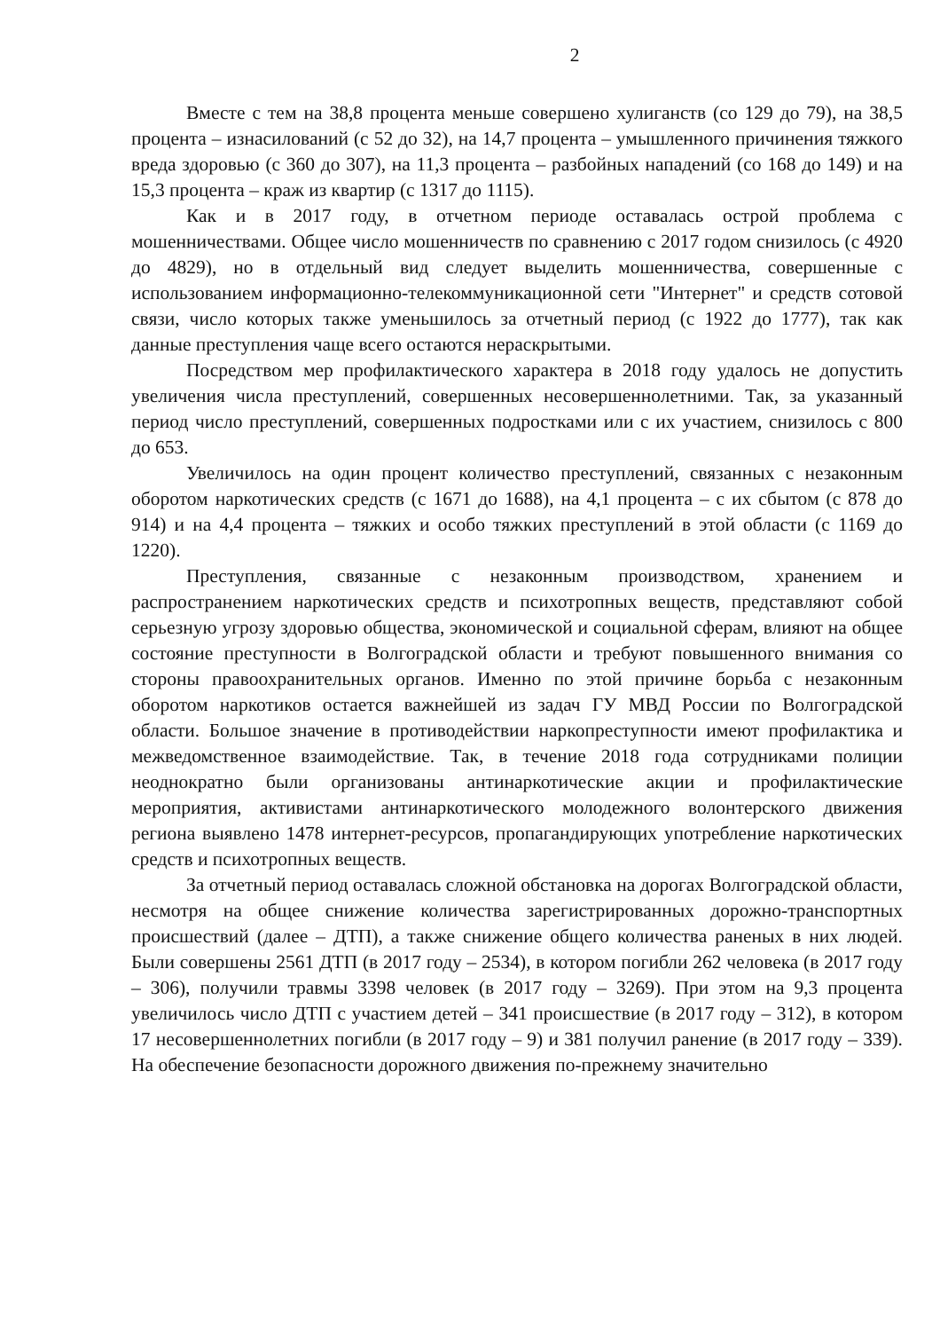2
Вместе с тем на 38,8 процента меньше совершено хулиганств (со 129 до 79), на 38,5 процента – изнасилований (с 52 до 32), на 14,7 процента – умышленного причинения тяжкого вреда здоровью (с 360 до 307), на 11,3 процента – разбойных нападений (со 168 до 149) и на 15,3 процента – краж из квартир (с 1317 до 1115).
Как и в 2017 году, в отчетном периоде оставалась острой проблема с мошенничествами. Общее число мошенничеств по сравнению с 2017 годом снизилось (с 4920 до 4829), но в отдельный вид следует выделить мошенничества, совершенные с использованием информационно-телекоммуникационной сети "Интернет" и средств сотовой связи, число которых также уменьшилось за отчетный период (с 1922 до 1777), так как данные преступления чаще всего остаются нераскрытыми.
Посредством мер профилактического характера в 2018 году удалось не допустить увеличения числа преступлений, совершенных несовершеннолетними. Так, за указанный период число преступлений, совершенных подростками или с их участием, снизилось с 800 до 653.
Увеличилось на один процент количество преступлений, связанных с незаконным оборотом наркотических средств (с 1671 до 1688), на 4,1 процента – с их сбытом (с 878 до 914) и на 4,4 процента – тяжких и особо тяжких преступлений в этой области (с 1169 до 1220).
Преступления, связанные с незаконным производством, хранением и распространением наркотических средств и психотропных веществ, представляют собой серьезную угрозу здоровью общества, экономической и социальной сферам, влияют на общее состояние преступности в Волгоградской области и требуют повышенного внимания со стороны правоохранительных органов. Именно по этой причине борьба с незаконным оборотом наркотиков остается важнейшей из задач ГУ МВД России по Волгоградской области. Большое значение в противодействии наркопреступности имеют профилактика и межведомственное взаимодействие. Так, в течение 2018 года сотрудниками полиции неоднократно были организованы антинаркотические акции и профилактические мероприятия, активистами антинаркотического молодежного волонтерского движения региона выявлено 1478 интернет-ресурсов, пропагандирующих употребление наркотических средств и психотропных веществ.
За отчетный период оставалась сложной обстановка на дорогах Волгоградской области, несмотря на общее снижение количества зарегистрированных дорожно-транспортных происшествий (далее – ДТП), а также снижение общего количества раненых в них людей. Были совершены 2561 ДТП (в 2017 году – 2534), в котором погибли 262 человека (в 2017 году – 306), получили травмы 3398 человек (в 2017 году – 3269). При этом на 9,3 процента увеличилось число ДТП с участием детей – 341 происшествие (в 2017 году – 312), в котором 17 несовершеннолетних погибли (в 2017 году – 9) и 381 получил ранение (в 2017 году – 339). На обеспечение безопасности дорожного движения по-прежнему значительно